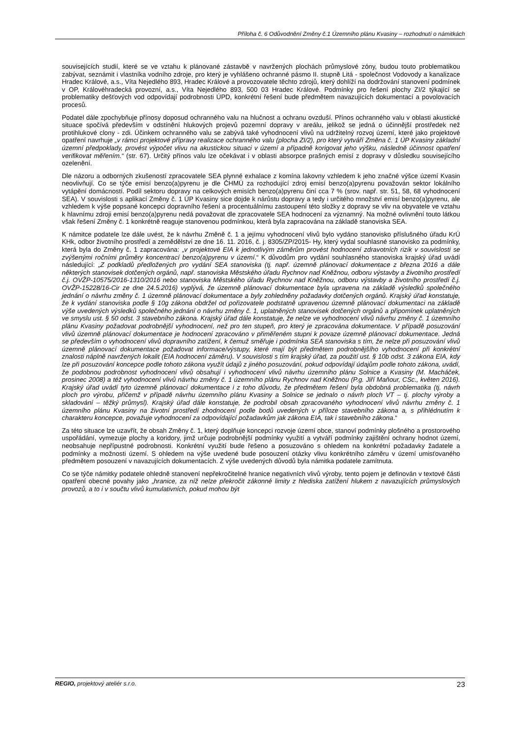Příloha č. 6 Odůvodnění Změny č.1 Územního plánu Kvasiny – rozhodnutí o námitkách
souvisejících studií, které se ve vztahu k plánované zástavbě v navržených plochách průmyslové zóny, budou touto problematikou zabývat, seznámit i vlastníka vodního zdroje, pro který je vyhlášeno ochranné pásmo II. stupně Litá - společnost Vodovody a kanalizace Hradec Králové, a.s., Víta Nejedlého 893, Hradec Králové a provozovatele těchto zdrojů, který dohlíží na dodržování stanovení podmínek v OP, Královéhradecká provozní, a.s., Víta Nejedlého 893, 500 03 Hradec Králové. Podmínky pro řešení plochy ZI/2 týkající se problematiky dešťových vod odpovídají podrobnosti ÚPD, konkrétní řešení bude předmětem navazujících dokumentací a povolovacích procesů.
Podatel dále zpochybňuje přínosy doposud ochranného valu na hlučnost a ochranu ovzduší. Přínos ochranného valu v oblasti akustické situace spočívá především v odstínění hlukových projevů pozemní dopravy v areálu, jelikož se jedná o účinnější prostředek než protihlukové clony - zdi. Účinkem ochranného valu se zabývá také vyhodnocení vlivů na udržitelný rozvoj území, které jako projektové opatření navrhuje „v rámci projektové přípravy realizace ochranného valu (plocha ZI/2), pro který vytváří Změna č. 1 ÚP Kvasiny základní územní předpoklady, provést výpočet vlivu na akustickou situaci v území a případně korigovat jeho výšku, následně účinnost opatření verifikovat měřením.“ (str. 67). Určitý přínos valu lze očekávat i v oblasti absorpce prašných emisí z dopravy v důsledku souvisejícího ozelenění.
Dle názoru a odborných zkušeností zpracovatele SEA plynné exhalace z komína lakovny vzhledem k jeho značné výšce území Kvasin neovlivňují. Co se týče emisí benzo(a)pyrenu je dle ČHMÚ za rozhodující zdroj emisí benzo(a)pyrenu považován sektor lokálního vytápění domácností. Podíl sektoru dopravy na celkových emisích benzo(a)pyrenu činí cca 7 % (srov. např. str. 51, 58, 68 vyhodnocení SEA). V souvislosti s aplikací Změny č. 1 ÚP Kvasiny sice dojde k nárůstu dopravy a tedy i určitého množství emisí benzo(a)pyrenu, ale vzhledem k výše popsané koncepci dopravního řešení a procentuálnímu zastoupení této složky z dopravy se vliv na obyvatele ve vztahu k hlavnímu zdroji emisí benzo(a)pyrenu nedá považovat dle zpracovatele SEA hodnocení za významný. Na možné ovlivnění touto látkou však řešení Změny č. 1 konkrétně reaguje stanovenou podmínkou, která byla zapracována na základě stanoviska SEA.
K námitce podatele lze dále uvést, že k návrhu Změně č. 1 a jejímu vyhodnocení vlivů bylo vydáno stanovisko příslušného úřadu KrÚ KHk, odbor životního prostředí a zemědělství ze dne 16. 11. 2016, č. j. 8305/ZP/2015- Hy, který vydal souhlasné stanovisko za podmínky, která byla do Změny č. 1 zapracována: „v projektové EIA k jednotlivým záměrům provést hodnocení zdravotních rizik v souvislosti se zvýšenými ročními průměry koncentrací benzo(a)pyrenu v území.“ K důvodům pro vydání souhlasného stanoviska krajský úřad uvádí následující: „Z podkladů předložených pro vydání SEA stanoviska (tj. např. územně plánovací dokumentace z března 2016 a dále některých stanovisek dotčených orgánů, např. stanoviska Městského úřadu Rychnov nad Kněžnou, odboru výstavby a životního prostředí č.j. OVŽP-10575/2016-1310/2016 nebo stanoviska Městského úřadu Rychnov nad Kněžnou, odboru výstavby a životního prostředí č.j. OVŽP-15228/16-Cir ze dne 24.5.2016) vyplývá, že územně plánovací dokumentace byla upravena na základě výsledků společného jednání o návrhu změny č. 1 územně plánovací dokumentace a byly zohledněny požadavky dotčených orgánů. Krajský úřad konstatuje, že k vydání stanoviska podle § 10g zákona obdržel od pořizovatele podstatně upravenou územně plánovací dokumentaci na základě výše uvedených výsledků společného jednání o návrhu změny č. 1, uplatněných stanovisek dotčených orgánů a připomínek uplatněných ve smyslu ust. § 50 odst. 3 stavebního zákona. Krajský úřad dále konstatuje, že nelze ve vyhodnocení vlivů návrhu změny č. 1 územního plánu Kvasiny požadovat podrobnější vyhodnocení, než pro ten stupeň, pro který je zpracována dokumentace. V případě posuzování vlivů územně plánovací dokumentace je hodnocení zpracováno v přiměřeném stupni k povaze územně plánovací dokumentace. Jedná se především o vyhodnocení vlivů dopravního zatížení, k čemuž směřuje i podmínka SEA stanoviska s tím, že nelze při posuzování vlivů územně plánovací dokumentace požadovat informace/výstupy, které mají být předmětem podrobnějšího vyhodnocení při konkrétní znalosti náplně navržených lokalit (EIA hodnocení záměru). V souvislosti s tím krajský úřad, za použití ust. § 10b odst. 3 zákona EIA, kdy lze při posuzování koncepce podle tohoto zákona využít údajů z jiného posuzování, pokud odpovídají údajům podle tohoto zákona, uvádí, že podobnou podrobnost vyhodnocení vlivů obsahují i vyhodnocení vlivů návrhu územního plánu Solnice a Kvasiny (M. Macháček, prosinec 2008) a též vyhodnocení vlivů návrhu změny č. 1 územního plánu Rychnov nad Kněžnou (P.g. Jiří Maňour, CSc., květen 2016). Krajský úřad uvádí tyto územně plánovací dokumentace i z toho důvodu, že předmětem řešení byla obdobná problematika (tj. návrh ploch pro výrobu, přičemž v případě návrhu územního plánu Kvasiny a Solnice se jednalo o návrh ploch VT – tj. plochy výroby a skladování – těžký průmysl). Krajský úřad dále konstatuje, že podrobil obsah zpracovaného vyhodnocení vlivů návrhu změny č. 1 územního plánu Kvasiny na životní prostředí zhodnocení podle bodů uvedených v příloze stavebního zákona a, s přihlédnutím k charakteru koncepce, považuje vyhodnocení za odpovídající požadavkům jak zákona EIA, tak i stavebního zákona.“
Za této situace lze uzavřít, že obsah Změny č. 1, který doplňuje koncepci rozvoje území obce, stanoví podmínky plošného a prostorového uspořádání, vymezuje plochy a koridory, jimž určuje podrobnější podmínky využití a vytváří podmínky zajištění ochrany hodnot území, neobsahuje nepřípustné podrobnosti. Konkrétní využití bude řešeno a posuzováno s ohledem na konkrétní požadavky žadatele a podmínky a možnosti území. S ohledem na výše uvedené bude posouzení otázky vlivu konkrétního záměru v území umisťovaného předmětem posouzení v navazujících dokumentacích. Z výše uvedených důvodů byla námitka podatele zamítnuta.
Co se týče námitky podatele ohledně stanovení nepřekročitelné hranice negativních vlivů výroby, tento pojem je definován v textové části opatření obecné povahy jako „hranice, za níž nelze překročit zákonné limity z hlediska zatížení hlukem z navazujících průmyslových provozů, a to i v součtu vlivů kumulativních, pokud mohou být
REGIO, projektový ateliér s.r.o. 23